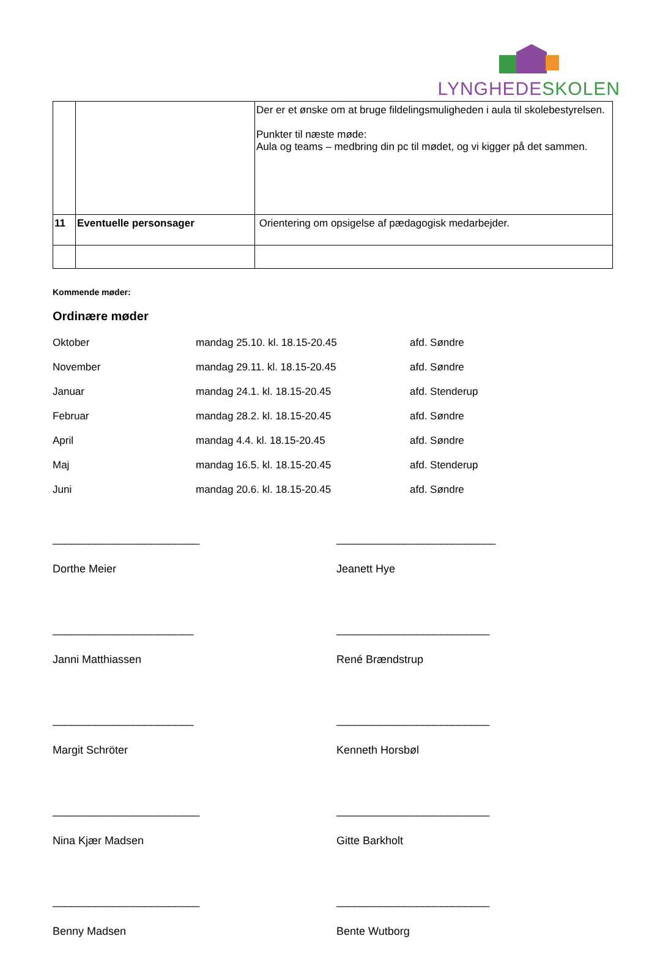LYNGHEDE SKOLEN
| | | Der er et ønske om at bruge fildelingsmuligheden i aula til skolebestyrelsen. Punkter til næste møde: Aula og teams – medbring din pc til mødet, og vi kigger på det sammen. |
| 11 | Eventuelle personsager | Orientering om opsigelse af pædagogisk medarbejder. |
Kommende møder:
Ordinære møder
Oktober mandag 25.10. kl. 18.15-20.45 afd. Søndre
November mandag 29.11. kl. 18.15-20.45 afd. Søndre
Januar mandag 24.1. kl. 18.15-20.45 afd. Stenderup
Februar mandag 28.2. kl. 18.15-20.45 afd. Søndre
April mandag 4.4. kl. 18.15-20.45 afd. Søndre
Maj mandag 16.5. kl. 18.15-20.45 afd. Stenderup
Juni mandag 20.6. kl. 18.15-20.45 afd. Søndre
________________________
Dorthe Meier
__________________________
Jeanett Hye
_______________________
Janni Matthiassen
_________________________
René Brændstrup
_______________________
Margit Schröter
_________________________
Kenneth Horsbøl
________________________
Nina Kjær Madsen
_________________________
Gitte Barkholt
________________________
Benny Madsen
_________________________
Bente Wutborg